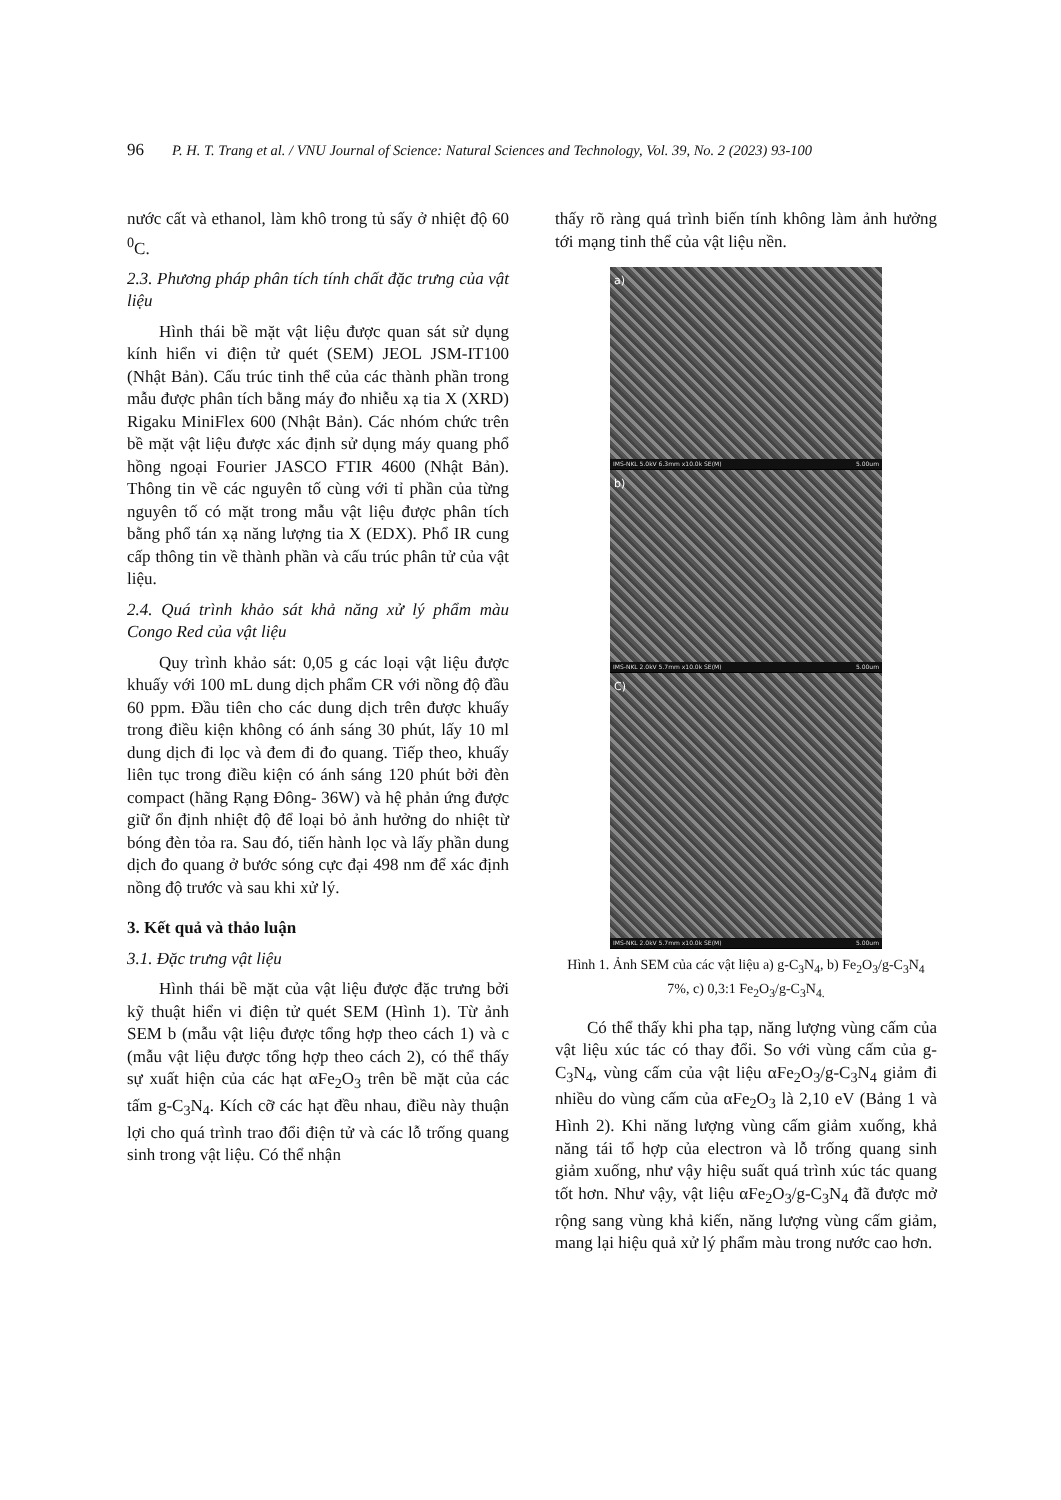96 P. H. T. Trang et al. / VNU Journal of Science: Natural Sciences and Technology, Vol. 39, No. 2 (2023) 93-100
nước cất và ethanol, làm khô trong tủ sấy ở nhiệt độ 60 <sup>0</sup>C.
2.3. Phương pháp phân tích tính chất đặc trưng của vật liệu
Hình thái bề mặt vật liệu được quan sát sử dụng kính hiển vi điện tử quét (SEM) JEOL JSM-IT100 (Nhật Bản). Cấu trúc tinh thể của các thành phần trong mẫu được phân tích bằng máy đo nhiễu xạ tia X (XRD) Rigaku MiniFlex 600 (Nhật Bản). Các nhóm chức trên bề mặt vật liệu được xác định sử dụng máy quang phổ hồng ngoại Fourier JASCO FTIR 4600 (Nhật Bản). Thông tin về các nguyên tố cùng với tỉ phần của từng nguyên tố có mặt trong mẫu vật liệu được phân tích bằng phổ tán xạ năng lượng tia X (EDX). Phổ IR cung cấp thông tin về thành phần và cấu trúc phân tử của vật liệu.
2.4. Quá trình khảo sát khả năng xử lý phẩm màu Congo Red của vật liệu
Quy trình khảo sát: 0,05 g các loại vật liệu được khuấy với 100 mL dung dịch phẩm CR với nồng độ đầu 60 ppm. Đầu tiên cho các dung dịch trên được khuấy trong điều kiện không có ánh sáng 30 phút, lấy 10 ml dung dịch đi lọc và đem đi đo quang. Tiếp theo, khuấy liên tục trong điều kiện có ánh sáng 120 phút bởi đèn compact (hãng Rạng Đông- 36W) và hệ phản ứng được giữ ổn định nhiệt độ để loại bỏ ảnh hưởng do nhiệt từ bóng đèn tỏa ra. Sau đó, tiến hành lọc và lấy phần dung dịch đo quang ở bước sóng cực đại 498 nm để xác định nồng độ trước và sau khi xử lý.
3. Kết quả và thảo luận
3.1. Đặc trưng vật liệu
Hình thái bề mặt của vật liệu được đặc trưng bởi kỹ thuật hiển vi điện tử quét SEM (Hình 1). Từ ảnh SEM b (mẫu vật liệu được tổng hợp theo cách 1) và c (mẫu vật liệu được tổng hợp theo cách 2), có thể thấy sự xuất hiện của các hạt αFe<sub>2</sub>O<sub>3</sub> trên bề mặt của các tấm g-C<sub>3</sub>N<sub>4</sub>. Kích cỡ các hạt đều nhau, điều này thuận lợi cho quá trình trao đổi điện tử và các lỗ trống quang sinh trong vật liệu. Có thể nhận
thấy rõ ràng quá trình biến tính không làm ảnh hưởng tới mạng tinh thể của vật liệu nền.
a)
IMS-NKL 5.0kV 6.3mm x10.0k SE(M) 5.00um
b)
IMS-NKL 2.0kV 5.7mm x10.0k SE(M) 5.00um
C)
IMS-NKL 2.0kV 5.7mm x10.0k SE(M) 5.00um
Hình 1. Ảnh SEM của các vật liệu a) g-C<sub>3</sub>N<sub>4</sub>, b) Fe<sub>2</sub>O<sub>3</sub>/g-C<sub>3</sub>N<sub>4</sub> 7%, c) 0,3:1 Fe<sub>2</sub>O<sub>3</sub>/g-C<sub>3</sub>N<sub>4.</sub>
Có thể thấy khi pha tạp, năng lượng vùng cấm của vật liệu xúc tác có thay đổi. So với vùng cấm của g-C<sub>3</sub>N<sub>4</sub>, vùng cấm của vật liệu αFe<sub>2</sub>O<sub>3</sub>/g-C<sub>3</sub>N<sub>4</sub> giảm đi nhiều do vùng cấm của αFe<sub>2</sub>O<sub>3</sub> là 2,10 eV (Bảng 1 và Hình 2). Khi năng lượng vùng cấm giảm xuống, khả năng tái tổ hợp của electron và lỗ trống quang sinh giảm xuống, như vậy hiệu suất quá trình xúc tác quang tốt hơn. Như vậy, vật liệu αFe<sub>2</sub>O<sub>3</sub>/g-C<sub>3</sub>N<sub>4</sub> đã được mở rộng sang vùng khả kiến, năng lượng vùng cấm giảm, mang lại hiệu quả xử lý phẩm màu trong nước cao hơn.